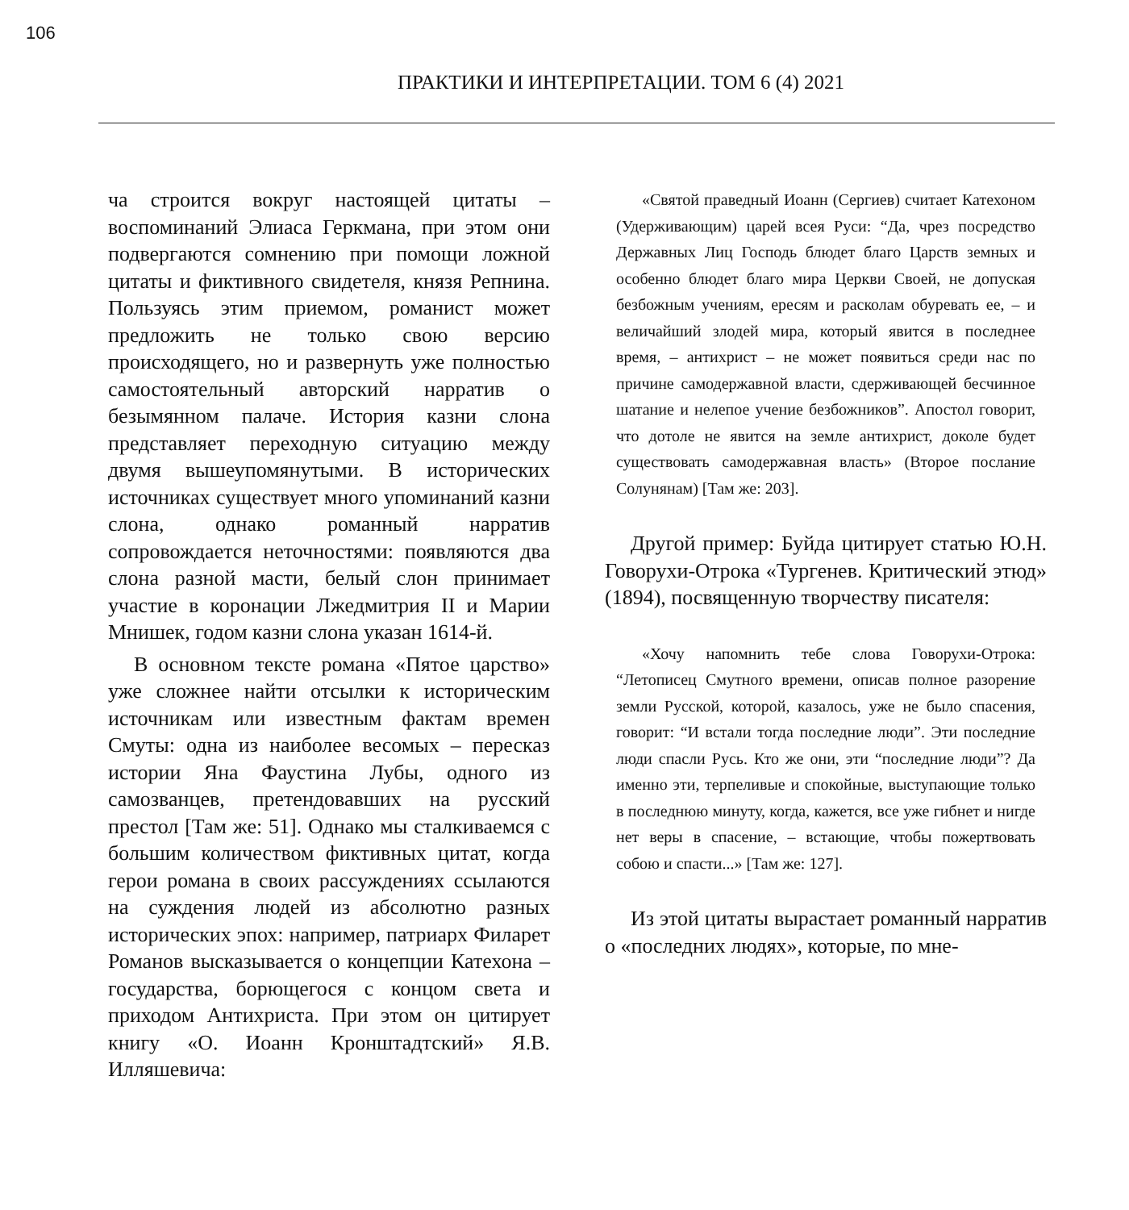106
ПРАКТИКИ И ИНТЕРПРЕТАЦИИ. ТОМ 6 (4) 2021
ча строится вокруг настоящей цитаты – воспоминаний Элиаса Геркмана, при этом они подвергаются сомнению при помощи ложной цитаты и фиктивного свидетеля, князя Репнина. Пользуясь этим приемом, романист может предложить не только свою версию происходящего, но и развернуть уже полностью самостоятельный авторский нарратив о безымянном палаче. История казни слона представляет переходную ситуацию между двумя вышеупомянутыми. В исторических источниках существует много упоминаний казни слона, однако романный нарратив сопровождается неточностями: появляются два слона разной масти, белый слон принимает участие в коронации Лжедмитрия II и Марии Мнишек, годом казни слона указан 1614-й.
В основном тексте романа «Пятое царство» уже сложнее найти отсылки к историческим источникам или известным фактам времен Смуты: одна из наиболее весомых – пересказ истории Яна Фаустина Лубы, одного из самозванцев, претендовавших на русский престол [Там же: 51]. Однако мы сталкиваемся с большим количеством фиктивных цитат, когда герои романа в своих рассуждениях ссылаются на суждения людей из абсолютно разных исторических эпох: например, патриарх Филарет Романов высказывается о концепции Катехона – государства, борющегося с концом света и приходом Антихриста. При этом он цитирует книгу «О. Иоанн Кронштадтский» Я.В. Илляшевича:
«Святой праведный Иоанн (Сергиев) считает Катехоном (Удерживающим) царей всея Руси: “Да, чрез посредство Державных Лиц Господь блюдет благо Царств земных и особенно блюдет благо мира Церкви Своей, не допуская безбожным учениям, ересям и расколам обуревать ее, – и величайший злодей мира, который явится в последнее время, – антихрист – не может появиться среди нас по причине самодержавной власти, сдерживающей бесчинное шатание и нелепое учение безбожников”. Апостол говорит, что дотоле не явится на земле антихрист, доколе будет существовать самодержавная власть» (Второе послание Солунянам) [Там же: 203].
Другой пример: Буйда цитирует статью Ю.Н. Говорухи-Отрока «Тургенев. Критический этюд» (1894), посвященную творчеству писателя:
«Хочу напомнить тебе слова Говорухи-Отрока: “Летописец Смутного времени, описав полное разорение земли Русской, которой, казалось, уже не было спасения, говорит: “И встали тогда последние люди”. Эти последние люди спасли Русь. Кто же они, эти “последние люди”? Да именно эти, терпеливые и спокойные, выступающие только в последнюю минуту, когда, кажется, все уже гибнет и нигде нет веры в спасение, – встающие, чтобы пожертвовать собою и спасти...» [Там же: 127].
Из этой цитаты вырастает романный нарратив о «последних людях», которые, по мне-